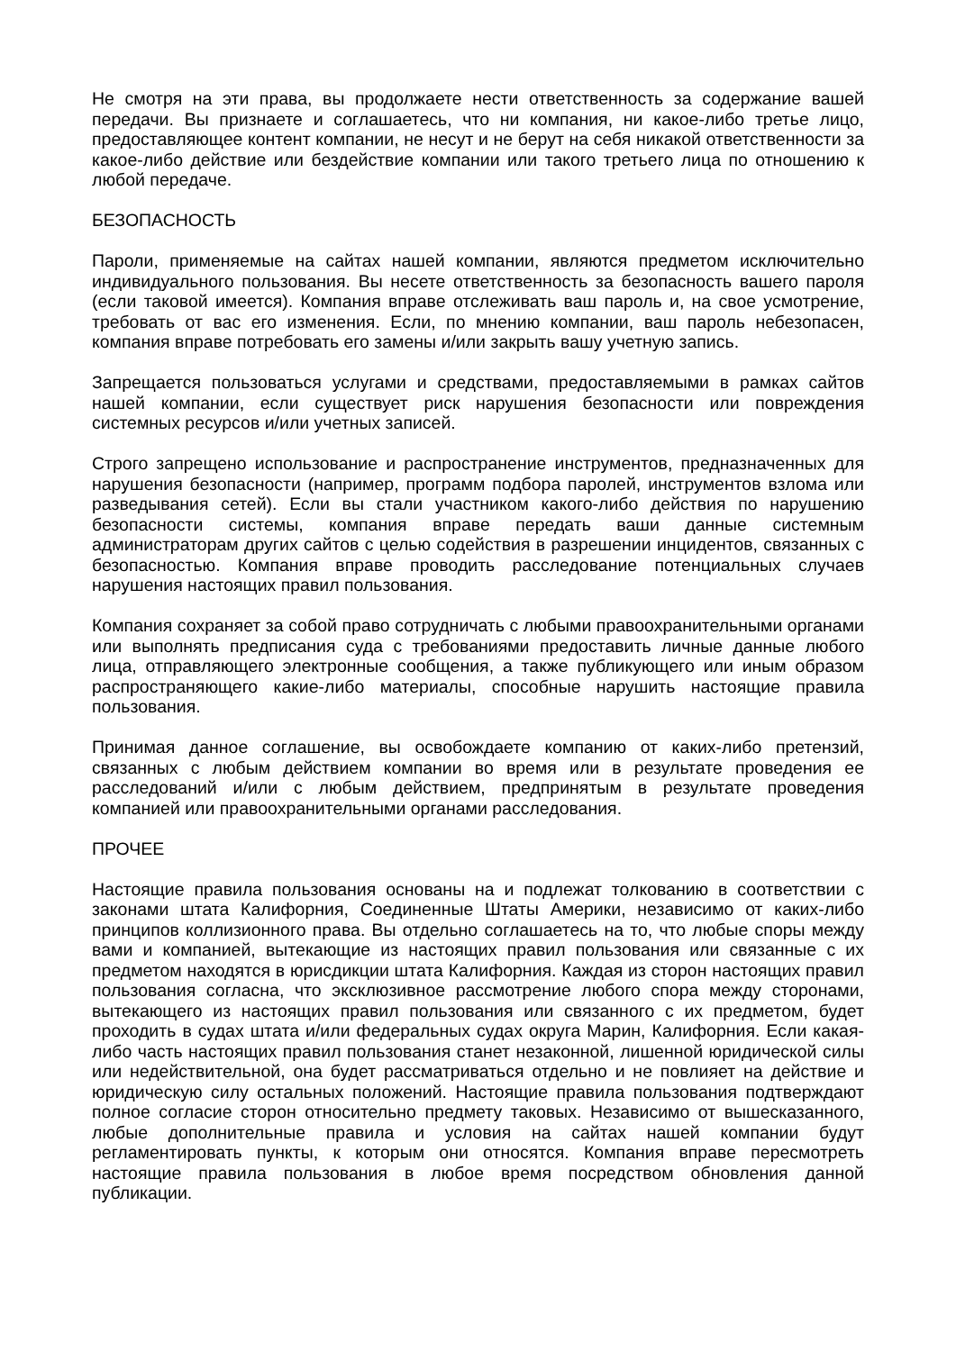Не смотря на эти права, вы продолжаете нести ответственность за содержание вашей передачи. Вы признаете и соглашаетесь, что ни компания, ни какое-либо третье лицо, предоставляющее контент компании, не несут и не берут на себя никакой ответственности за какое-либо действие или бездействие компании или такого третьего лица по отношению к любой передаче.
БЕЗОПАСНОСТЬ
Пароли, применяемые на сайтах нашей компании, являются предметом исключительно индивидуального пользования. Вы несете ответственность за безопасность вашего пароля (если таковой имеется). Компания вправе отслеживать ваш пароль и, на свое усмотрение, требовать от вас его изменения. Если, по мнению компании, ваш пароль небезопасен, компания вправе потребовать его замены и/или закрыть вашу учетную запись.
Запрещается пользоваться услугами и средствами, предоставляемыми в рамках сайтов нашей компании, если существует риск нарушения безопасности или повреждения системных ресурсов и/или учетных записей.
Строго запрещено использование и распространение инструментов, предназначенных для нарушения безопасности (например, программ подбора паролей, инструментов взлома или разведывания сетей). Если вы стали участником какого-либо действия по нарушению безопасности системы, компания вправе передать ваши данные системным администраторам других сайтов с целью содействия в разрешении инцидентов, связанных с безопасностью. Компания вправе проводить расследование потенциальных случаев нарушения настоящих правил пользования.
Компания сохраняет за собой право сотрудничать с любыми правоохранительными органами или выполнять предписания суда с требованиями предоставить личные данные любого лица, отправляющего электронные сообщения, а также публикующего или иным образом распространяющего какие-либо материалы, способные нарушить настоящие правила пользования.
Принимая данное соглашение, вы освобождаете компанию от каких-либо претензий, связанных с любым действием компании во время или в результате проведения ее расследований и/или с любым действием, предпринятым в результате проведения компанией или правоохранительными органами расследования.
ПРОЧЕЕ
Настоящие правила пользования основаны на и подлежат толкованию в соответствии с законами штата Калифорния, Соединенные Штаты Америки, независимо от каких-либо принципов коллизионного права. Вы отдельно соглашаетесь на то, что любые споры между вами и компанией, вытекающие из настоящих правил пользования или связанные с их предметом находятся в юрисдикции штата Калифорния. Каждая из сторон настоящих правил пользования согласна, что эксклюзивное рассмотрение любого спора между сторонами, вытекающего из настоящих правил пользования или связанного с их предметом, будет проходить в судах штата и/или федеральных судах округа Марин, Калифорния. Если какая-либо часть настоящих правил пользования станет незаконной, лишенной юридической силы или недействительной, она будет рассматриваться отдельно и не повлияет на действие и юридическую силу остальных положений. Настоящие правила пользования подтверждают полное согласие сторон относительно предмету таковых. Независимо от вышесказанного, любые дополнительные правила и условия на сайтах нашей компании будут регламентировать пункты, к которым они относятся. Компания вправе пересмотреть настоящие правила пользования в любое время посредством обновления данной публикации.